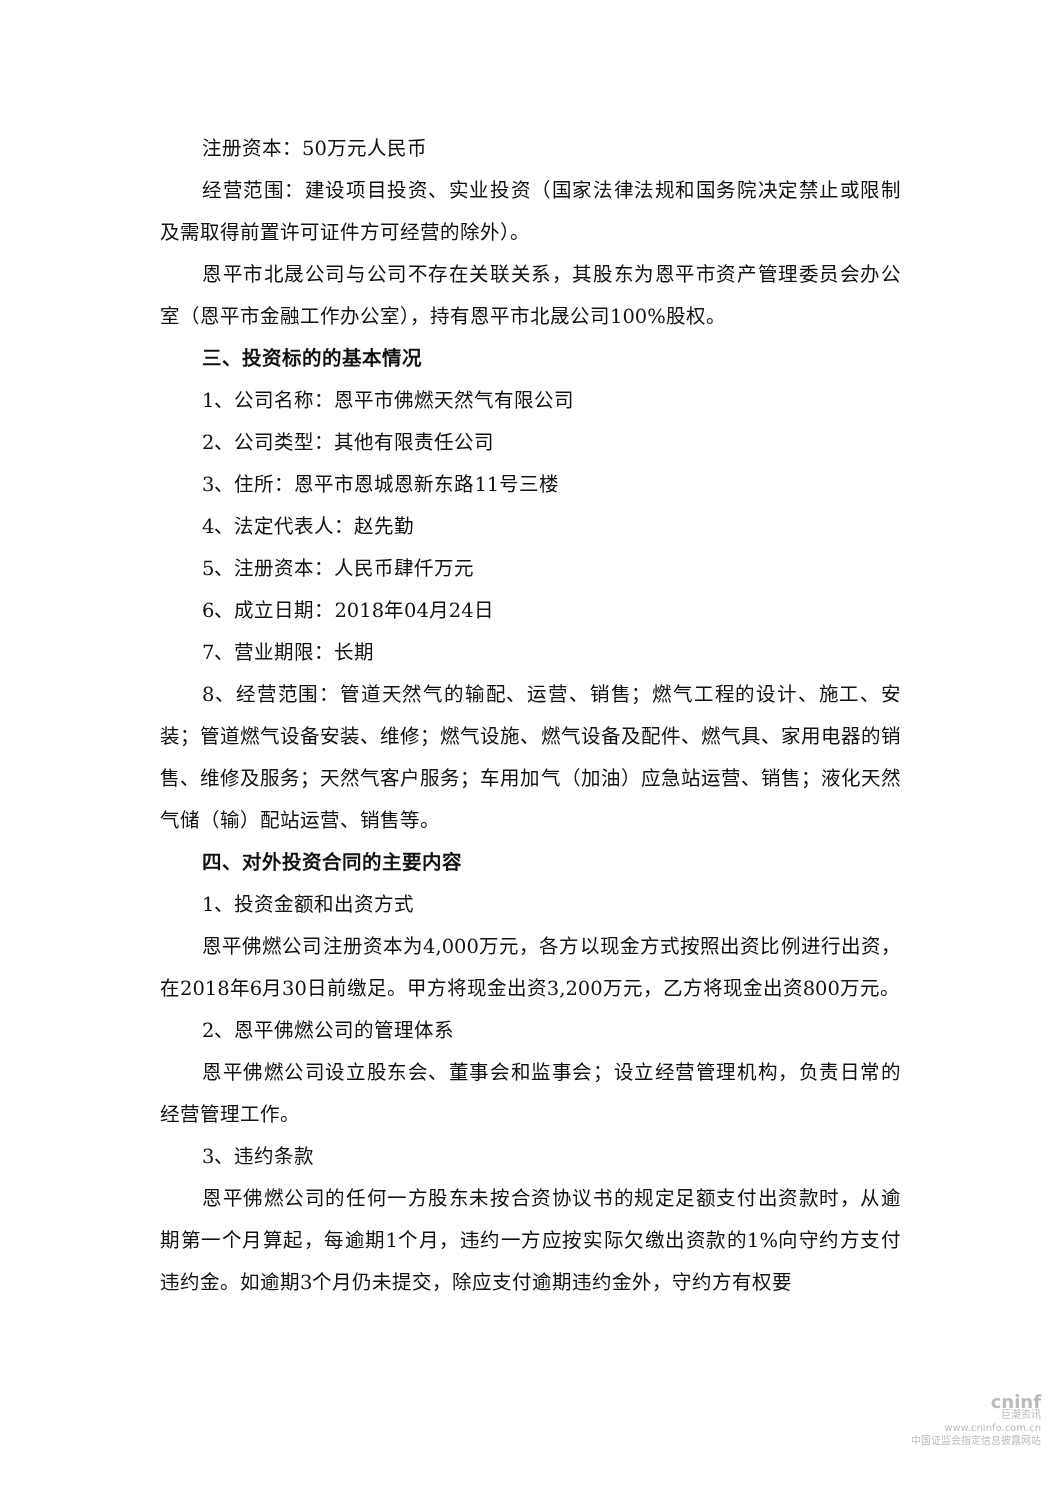注册资本：50万元人民币
经营范围：建设项目投资、实业投资（国家法律法规和国务院决定禁止或限制及需取得前置许可证件方可经营的除外）。
恩平市北晟公司与公司不存在关联关系，其股东为恩平市资产管理委员会办公室（恩平市金融工作办公室），持有恩平市北晟公司100%股权。
三、投资标的的基本情况
1、公司名称：恩平市佛燃天然气有限公司
2、公司类型：其他有限责任公司
3、住所：恩平市恩城恩新东路11号三楼
4、法定代表人：赵先勤
5、注册资本：人民币肆仟万元
6、成立日期：2018年04月24日
7、营业期限：长期
8、经营范围：管道天然气的输配、运营、销售；燃气工程的设计、施工、安装；管道燃气设备安装、维修；燃气设施、燃气设备及配件、燃气具、家用电器的销售、维修及服务；天然气客户服务；车用加气（加油）应急站运营、销售；液化天然气储（输）配站运营、销售等。
四、对外投资合同的主要内容
1、投资金额和出资方式
恩平佛燃公司注册资本为4,000万元，各方以现金方式按照出资比例进行出资，在2018年6月30日前缴足。甲方将现金出资3,200万元，乙方将现金出资800万元。
2、恩平佛燃公司的管理体系
恩平佛燃公司设立股东会、董事会和监事会；设立经营管理机构，负责日常的经营管理工作。
3、违约条款
恩平佛燃公司的任何一方股东未按合资协议书的规定足额支付出资款时，从逾期第一个月算起，每逾期1个月，违约一方应按实际欠缴出资款的1%向守约方支付违约金。如逾期3个月仍未提交，除应支付逾期违约金外，守约方有权要
cninf
巨潮资讯
www.cninfo.com.cn
中国证监会指定信息披露网站